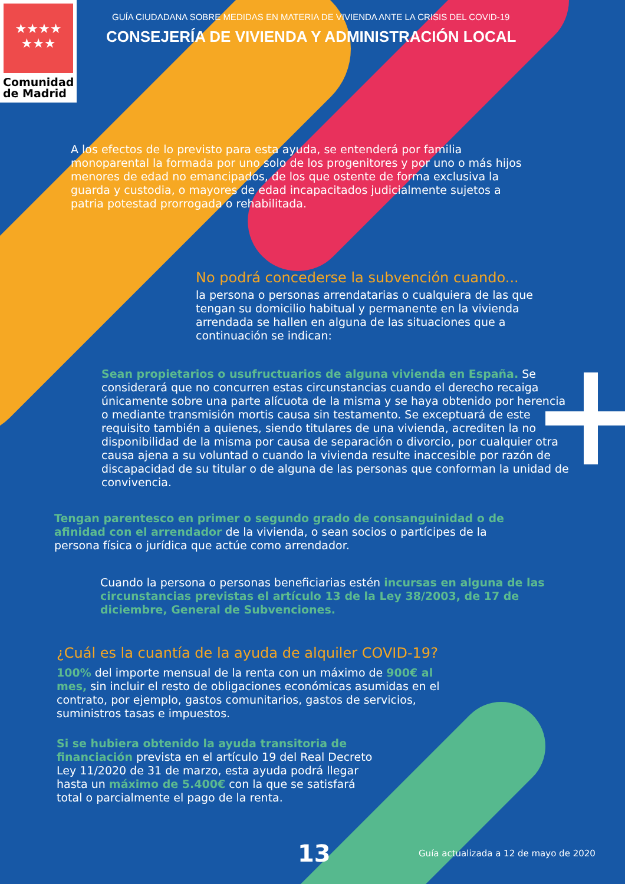★★★★
★★★
Comunidad
de Madrid
GUÍA CIUDADANA SOBRE MEDIDAS EN MATERIA DE VIVIENDA ANTE LA CRISIS DEL COVID-19
CONSEJERÍA DE VIVIENDA Y ADMINISTRACIÓN LOCAL
A los efectos de lo previsto para esta ayuda, se entenderá por familia monoparental la formada por uno solo de los progenitores y por uno o más hijos menores de edad no emancipados, de los que ostente de forma exclusiva la guarda y custodia, o mayores de edad incapacitados judicialmente sujetos a patria potestad prorrogada o rehabilitada.
No podrá concederse la subvención cuando...
la persona o personas arrendatarias o cualquiera de las que tengan su domicilio habitual y permanente en la vivienda arrendada se hallen en alguna de las situaciones que a continuación se indican:
Sean propietarios o usufructuarios de alguna vivienda en España. Se considerará que no concurren estas circunstancias cuando el derecho recaiga únicamente sobre una parte alícuota de la misma y se haya obtenido por herencia o mediante transmisión mortis causa sin testamento. Se exceptuará de este requisito también a quienes, siendo titulares de una vivienda, acrediten la no disponibilidad de la misma por causa de separación o divorcio, por cualquier otra causa ajena a su voluntad o cuando la vivienda resulte inaccesible por razón de discapacidad de su titular o de alguna de las personas que conforman la unidad de convivencia.
Tengan parentesco en primer o segundo grado de consanguinidad o de afinidad con el arrendador de la vivienda, o sean socios o partícipes de la persona física o jurídica que actúe como arrendador.
Cuando la persona o personas beneficiarias estén incursas en alguna de las circunstancias previstas el artículo 13 de la Ley 38/2003, de 17 de diciembre, General de Subvenciones.
¿Cuál es la cuantía de la ayuda de alquiler COVID-19?
100% del importe mensual de la renta con un máximo de 900€ al mes, sin incluir el resto de obligaciones económicas asumidas en el contrato, por ejemplo, gastos comunitarios, gastos de servicios, suministros tasas e impuestos.
Si se hubiera obtenido la ayuda transitoria de financiación prevista en el artículo 19 del Real Decreto Ley 11/2020 de 31 de marzo, esta ayuda podrá llegar hasta un máximo de 5.400€ con la que se satisfará total o parcialmente el pago de la renta.
13
Guía actualizada a 12 de mayo de 2020